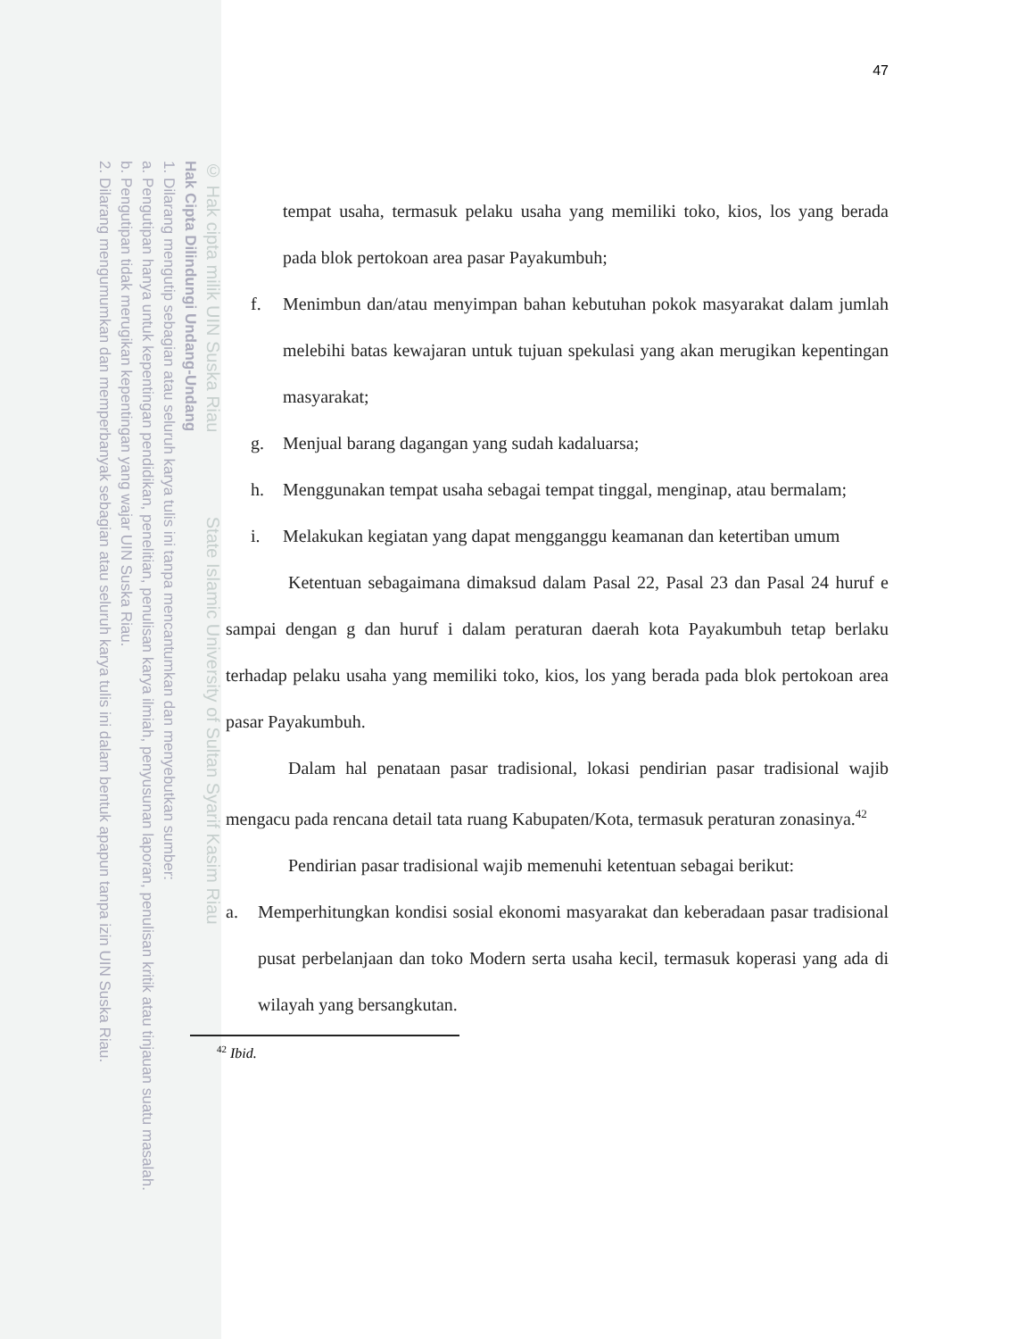© Hak cipta milik UIN Suska Riau State Islamic University of Sultan Syarif Kasim Riau
Hak Cipta Dilindungi Undang-Undang
1. Dilarang mengutip sebagian atau seluruh karya tulis ini tanpa mencantumkan dan menyebutkan sumber:
a. Pengutipan hanya untuk kepentingan pendidikan, penelitian, penulisan karya ilmiah, penyusunan laporan, penulisan kritik atau tinjauan suatu masalah.
b. Pengutipan tidak merugikan kepentingan yang wajar UIN Suska Riau.
2. Dilarang mengumumkan dan memperbanyak sebagian atau seluruh karya tulis ini dalam bentuk apapun tanpa izin UIN Suska Riau.
47
tempat usaha, termasuk pelaku usaha yang memiliki toko, kios, los yang berada pada blok pertokoan area pasar Payakumbuh;
f. Menimbun dan/atau menyimpan bahan kebutuhan pokok masyarakat dalam jumlah melebihi batas kewajaran untuk tujuan spekulasi yang akan merugikan kepentingan masyarakat;
g. Menjual barang dagangan yang sudah kadaluarsa;
h. Menggunakan tempat usaha sebagai tempat tinggal, menginap, atau bermalam;
i. Melakukan kegiatan yang dapat mengganggu keamanan dan ketertiban umum
Ketentuan sebagaimana dimaksud dalam Pasal 22, Pasal 23 dan Pasal 24 huruf e sampai dengan g dan huruf i dalam peraturan daerah kota Payakumbuh tetap berlaku terhadap pelaku usaha yang memiliki toko, kios, los yang berada pada blok pertokoan area pasar Payakumbuh.
Dalam hal penataan pasar tradisional, lokasi pendirian pasar tradisional wajib mengacu pada rencana detail tata ruang Kabupaten/Kota, termasuk peraturan zonasinya.<sup>42</sup>
Pendirian pasar tradisional wajib memenuhi ketentuan sebagai berikut:
a. Memperhitungkan kondisi sosial ekonomi masyarakat dan keberadaan pasar tradisional pusat perbelanjaan dan toko Modern serta usaha kecil, termasuk koperasi yang ada di wilayah yang bersangkutan.
<sup>42</sup> Ibid.